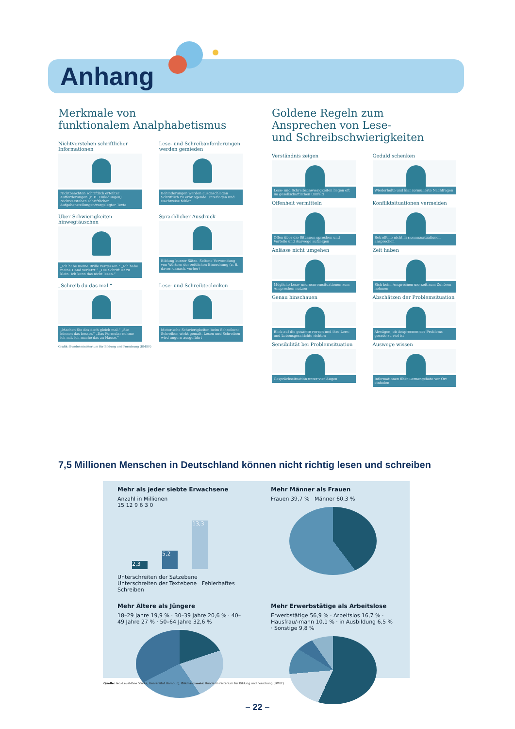Anhang
Merkmale von
funktionalem Analphabetismus
Nichtverstehen schriftlicher Informationen
Nichtbeachten schriftlich erteilter Aufforderungen (z. B. Einladungen) Nichtverstehen schriftlicher Aufgabenstellungen/vorgelegter Texte
Lese- und Schreibanforderungen werden gemieden
Behinderungen werden ausgeschlagen Schriftlich zu erbringende Unterlagen und Nachweise fehlen
Über Schwierigkeiten hinwegtäuschen
„Ich habe meine Brille vergessen.“ „Ich habe meine Hand verletzt.“ „Die Schrift ist zu klein. Ich kann das nicht lesen.“
Sprachlicher Ausdruck
Bildung kurzer Sätze. Seltene Verwendung von Wörtern der zeitlichen Einordnung (z. B. davor, danach, vorher)
„Schreib du das mal.“
„Machen Sie das doch gleich mal.“ „Sie können das besser.“ „Das Formular nehme ich mit, ich mache das zu Hause.“
Lese- und Schreibtechniken
Motorische Schwierigkeiten beim Schreiben: Schreiben wirkt gemalt. Lesen und Schreiben wird ungern ausgeführt
Grafik: Bundesministerium für Bildung und Forschung (BMBF)
Goldene Regeln zum
Ansprechen von Lese-
und Schreibschwierigkeiten
Verständnis zeigen
Lese- und Schreibschwierigkeiten liegen oft im gesellschaftlichen Umfeld
Geduld schenken
Wiederholte und klar formulierte Nachfragen
Offenheit vermitteln
Offen über die Situation sprechen und Vorteile und Auswege aufzeigen
Konfliktsituationen vermeiden
Betroffene nicht in Konfliktsituationen ansprechen
Anlässe nicht umgehen
Mögliche Lese- und Schreibsituationen zum Ansprechen nutzen
Zeit haben
Sich beim Ansprechen die Zeit zum Zuhören nehmen
Genau hinschauen
Blick auf die gesamte Person und ihre Lern- und Lebensgeschichte richten
Abschätzen der Problemsituation
Abwägen, ob Ansprechen des Problems gerade zu viel ist
Sensibilität bei Problemsituation
Gesprächssituation unter vier Augen
Auswege wissen
Informationen über Lernangebote vor Ort einholen
7,5 Millionen Menschen in Deutschland können nicht richtig lesen und schreiben
Mehr als jeder siebte Erwachsene
Anzahl in Millionen
15 12 9 6 3 0
2,3 5,2 13,3
Unterschreiten der Satzebene Unterschreiten der Textebene Fehlerhaftes Schreiben
Mehr Männer als Frauen
Frauen 39,7 % Männer 60,3 %
Mehr Ältere als Jüngere
18–29 Jahre 19,9 % · 30–39 Jahre 20,6 % · 40–49 Jahre 27 % · 50–64 Jahre 32,6 %
Mehr Erwerbstätige als Arbeitslose
Erwerbstätige 56,9 % · Arbeitslos 16,7 % · Hausfrau/-mann 10,1 % · in Ausbildung 6,5 % · Sonstige 9,8 %
Quelle: leo.-Level-One Studie, Universität Hamburg; Bildnachweis: Bundesministerium für Bildung und Forschung (BMBF)
– 22 –